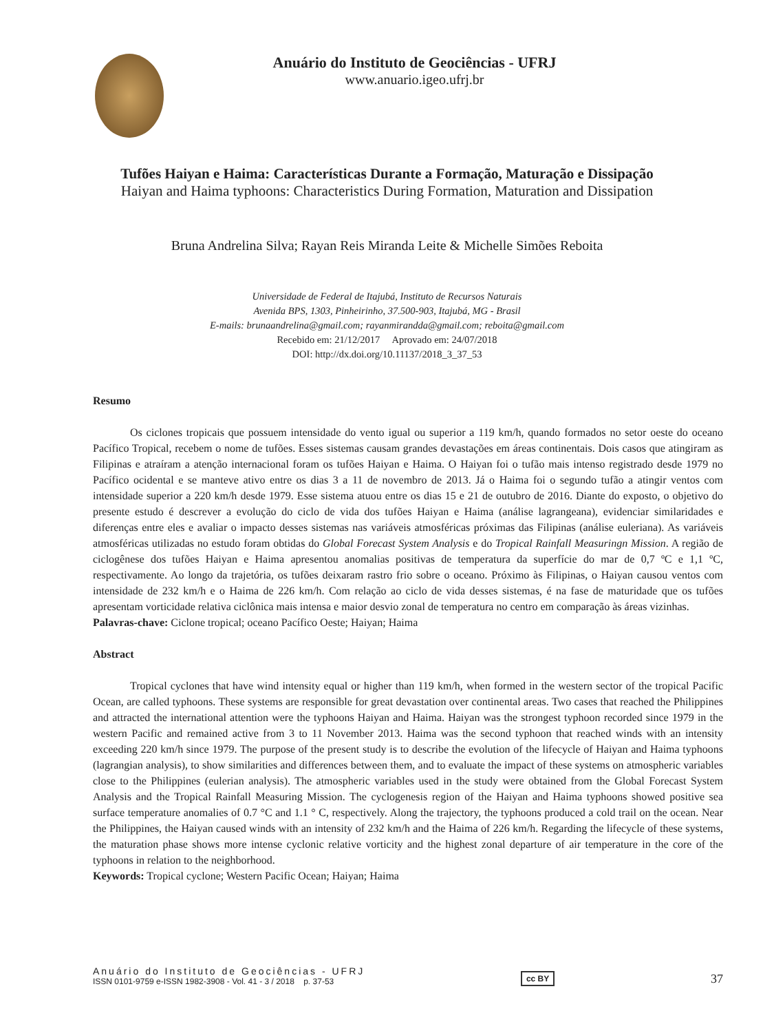Anuário do Instituto de Geociências - UFRJ
www.anuario.igeo.ufrj.br
Tufões Haiyan e Haima: Características Durante a Formação, Maturação e Dissipação
Haiyan and Haima typhoons: Characteristics During Formation, Maturation and Dissipation
Bruna Andrelina Silva; Rayan Reis Miranda Leite & Michelle Simões Reboita
Universidade de Federal de Itajubá, Instituto de Recursos Naturais
Avenida BPS, 1303, Pinheirinho, 37.500-903, Itajubá, MG - Brasil
E-mails: brunaandrelina@gmail.com; rayanmirandda@gmail.com; reboita@gmail.com
Recebido em: 21/12/2017 Aprovado em: 24/07/2018
DOI: http://dx.doi.org/10.11137/2018_3_37_53
Resumo
Os ciclones tropicais que possuem intensidade do vento igual ou superior a 119 km/h, quando formados no setor oeste do oceano Pacífico Tropical, recebem o nome de tufões. Esses sistemas causam grandes devastações em áreas continentais. Dois casos que atingiram as Filipinas e atraíram a atenção internacional foram os tufões Haiyan e Haima. O Haiyan foi o tufão mais intenso registrado desde 1979 no Pacífico ocidental e se manteve ativo entre os dias 3 a 11 de novembro de 2013. Já o Haima foi o segundo tufão a atingir ventos com intensidade superior a 220 km/h desde 1979. Esse sistema atuou entre os dias 15 e 21 de outubro de 2016. Diante do exposto, o objetivo do presente estudo é descrever a evolução do ciclo de vida dos tufões Haiyan e Haima (análise lagrangeana), evidenciar similaridades e diferenças entre eles e avaliar o impacto desses sistemas nas variáveis atmosféricas próximas das Filipinas (análise euleriana). As variáveis atmosféricas utilizadas no estudo foram obtidas do Global Forecast System Analysis e do Tropical Rainfall Measuringn Mission. A região de ciclogênese dos tufões Haiyan e Haima apresentou anomalias positivas de temperatura da superfície do mar de 0,7 ºC e 1,1 ºC, respectivamente. Ao longo da trajetória, os tufões deixaram rastro frio sobre o oceano. Próximo às Filipinas, o Haiyan causou ventos com intensidade de 232 km/h e o Haima de 226 km/h. Com relação ao ciclo de vida desses sistemas, é na fase de maturidade que os tufões apresentam vorticidade relativa ciclônica mais intensa e maior desvio zonal de temperatura no centro em comparação às áreas vizinhas.
Palavras-chave: Ciclone tropical; oceano Pacífico Oeste; Haiyan; Haima
Abstract
Tropical cyclones that have wind intensity equal or higher than 119 km/h, when formed in the western sector of the tropical Pacific Ocean, are called typhoons. These systems are responsible for great devastation over continental areas. Two cases that reached the Philippines and attracted the international attention were the typhoons Haiyan and Haima. Haiyan was the strongest typhoon recorded since 1979 in the western Pacific and remained active from 3 to 11 November 2013. Haima was the second typhoon that reached winds with an intensity exceeding 220 km/h since 1979. The purpose of the present study is to describe the evolution of the lifecycle of Haiyan and Haima typhoons (lagrangian analysis), to show similarities and differences between them, and to evaluate the impact of these systems on atmospheric variables close to the Philippines (eulerian analysis). The atmospheric variables used in the study were obtained from the Global Forecast System Analysis and the Tropical Rainfall Measuring Mission. The cyclogenesis region of the Haiyan and Haima typhoons showed positive sea surface temperature anomalies of 0.7 °C and 1.1 ° C, respectively. Along the trajectory, the typhoons produced a cold trail on the ocean. Near the Philippines, the Haiyan caused winds with an intensity of 232 km/h and the Haima of 226 km/h. Regarding the lifecycle of these systems, the maturation phase shows more intense cyclonic relative vorticity and the highest zonal departure of air temperature in the core of the typhoons in relation to the neighborhood.
Keywords: Tropical cyclone; Western Pacific Ocean; Haiyan; Haima
Anuário do Instituto de Geociências - UFRJ
ISSN 0101-9759 e-ISSN 1982-3908 - Vol. 41 - 3 / 2018 p. 37-53
cc BY
37